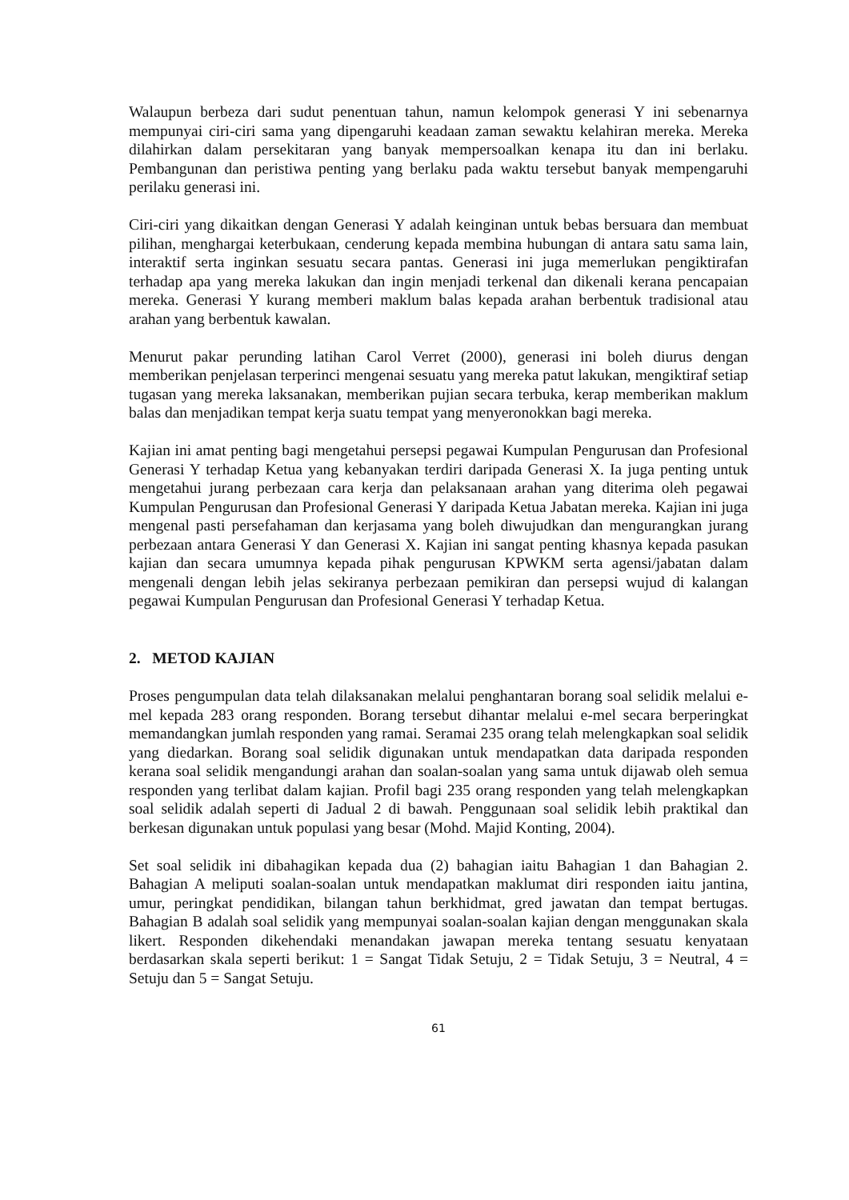Walaupun berbeza dari sudut penentuan tahun, namun kelompok generasi Y ini sebenarnya mempunyai ciri-ciri sama yang dipengaruhi keadaan zaman sewaktu kelahiran mereka. Mereka dilahirkan dalam persekitaran yang banyak mempersoalkan kenapa itu dan ini berlaku. Pembangunan dan peristiwa penting yang berlaku pada waktu tersebut banyak mempengaruhi perilaku generasi ini.
Ciri-ciri yang dikaitkan dengan Generasi Y adalah keinginan untuk bebas bersuara dan membuat pilihan, menghargai keterbukaan, cenderung kepada membina hubungan di antara satu sama lain, interaktif serta inginkan sesuatu secara pantas. Generasi ini juga memerlukan pengiktirafan terhadap apa yang mereka lakukan dan ingin menjadi terkenal dan dikenali kerana pencapaian mereka. Generasi Y kurang memberi maklum balas kepada arahan berbentuk tradisional atau arahan yang berbentuk kawalan.
Menurut pakar perunding latihan Carol Verret (2000), generasi ini boleh diurus dengan memberikan penjelasan terperinci mengenai sesuatu yang mereka patut lakukan, mengiktiraf setiap tugasan yang mereka laksanakan, memberikan pujian secara terbuka, kerap memberikan maklum balas dan menjadikan tempat kerja suatu tempat yang menyeronokkan bagi mereka.
Kajian ini amat penting bagi mengetahui persepsi pegawai Kumpulan Pengurusan dan Profesional Generasi Y terhadap Ketua yang kebanyakan terdiri daripada Generasi X. Ia juga penting untuk mengetahui jurang perbezaan cara kerja dan pelaksanaan arahan yang diterima oleh pegawai Kumpulan Pengurusan dan Profesional Generasi Y daripada Ketua Jabatan mereka. Kajian ini juga mengenal pasti persefahaman dan kerjasama yang boleh diwujudkan dan mengurangkan jurang perbezaan antara Generasi Y dan Generasi X. Kajian ini sangat penting khasnya kepada pasukan kajian dan secara umumnya kepada pihak pengurusan KPWKM serta agensi/jabatan dalam mengenali dengan lebih jelas sekiranya perbezaan pemikiran dan persepsi wujud di kalangan pegawai Kumpulan Pengurusan dan Profesional Generasi Y terhadap Ketua.
2. METOD KAJIAN
Proses pengumpulan data telah dilaksanakan melalui penghantaran borang soal selidik melalui e-mel kepada 283 orang responden. Borang tersebut dihantar melalui e-mel secara berperingkat memandangkan jumlah responden yang ramai. Seramai 235 orang telah melengkapkan soal selidik yang diedarkan. Borang soal selidik digunakan untuk mendapatkan data daripada responden kerana soal selidik mengandungi arahan dan soalan-soalan yang sama untuk dijawab oleh semua responden yang terlibat dalam kajian. Profil bagi 235 orang responden yang telah melengkapkan soal selidik adalah seperti di Jadual 2 di bawah. Penggunaan soal selidik lebih praktikal dan berkesan digunakan untuk populasi yang besar (Mohd. Majid Konting, 2004).
Set soal selidik ini dibahagikan kepada dua (2) bahagian iaitu Bahagian 1 dan Bahagian 2. Bahagian A meliputi soalan-soalan untuk mendapatkan maklumat diri responden iaitu jantina, umur, peringkat pendidikan, bilangan tahun berkhidmat, gred jawatan dan tempat bertugas. Bahagian B adalah soal selidik yang mempunyai soalan-soalan kajian dengan menggunakan skala likert. Responden dikehendaki menandakan jawapan mereka tentang sesuatu kenyataan berdasarkan skala seperti berikut: 1 = Sangat Tidak Setuju, 2 = Tidak Setuju, 3 = Neutral, 4 = Setuju dan 5 = Sangat Setuju.
61